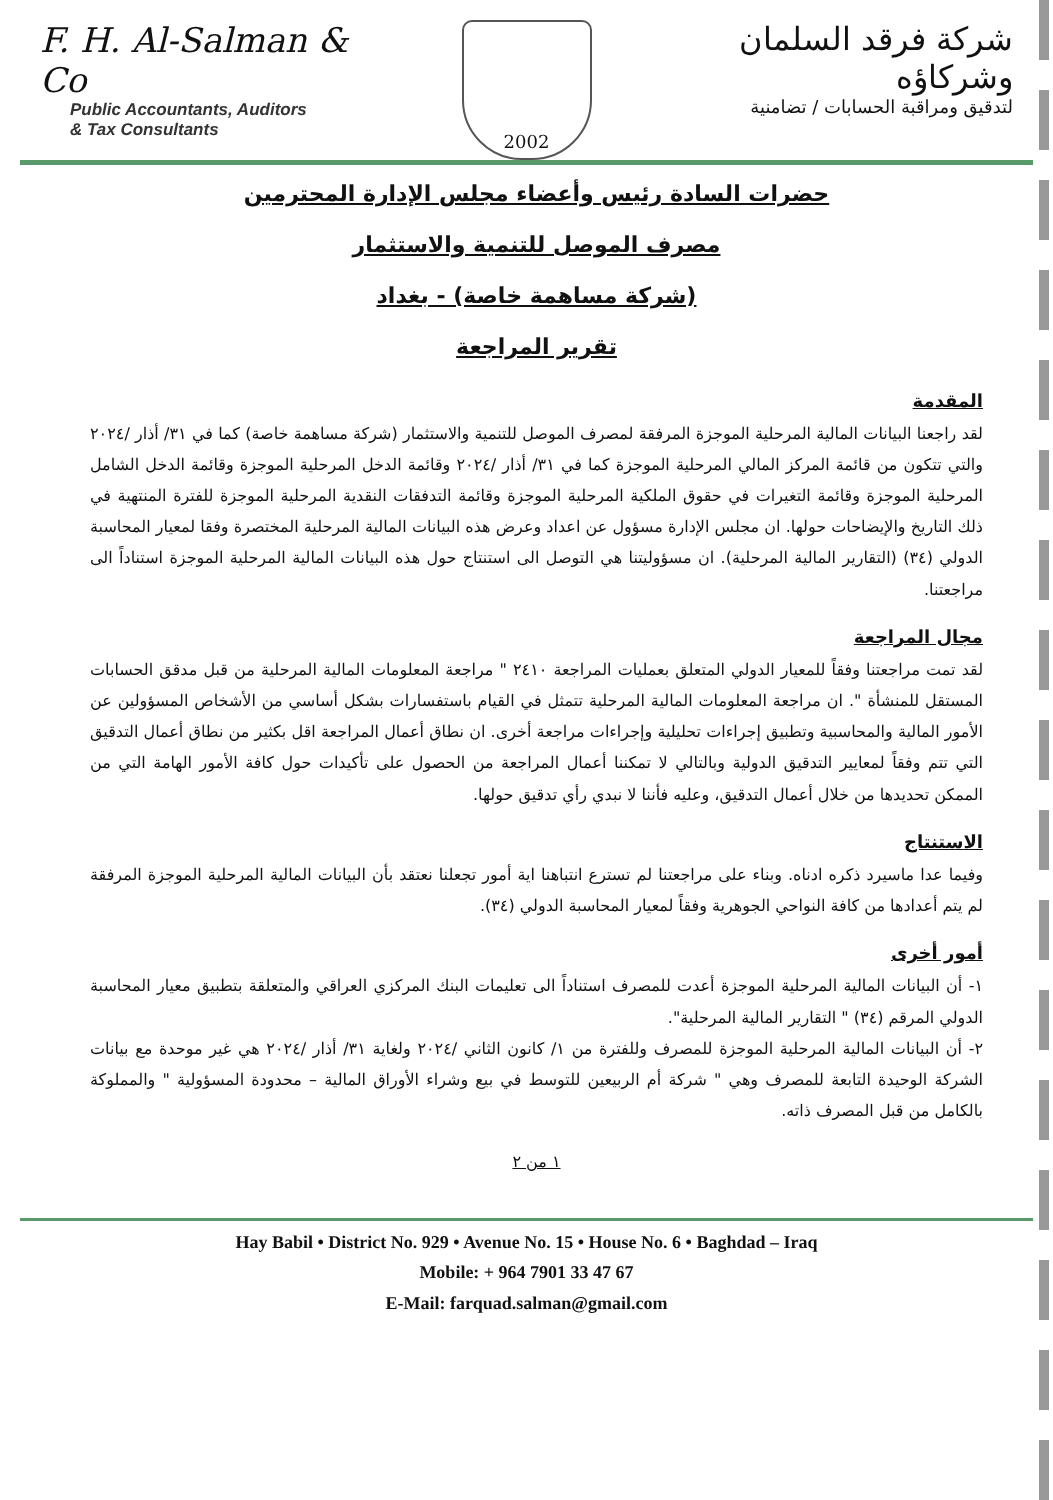F. H. Al-Salman & Co
Public Accountants, Auditors
& Tax Consultants
2002
شركة فرقد السلمان وشركاؤه
لتدقيق ومراقبة الحسابات / تضامنية
حضرات السادة رئيس وأعضاء مجلس الإدارة المحترمين
مصرف الموصل للتنمية والاستثمار
(شركة مساهمة خاصة) - بغداد
تقرير المراجعة
المقدمة
لقد راجعنا البيانات المالية المرحلية الموجزة المرفقة لمصرف الموصل للتنمية والاستثمار (شركة مساهمة خاصة) كما في ٣١/ أذار /٢٠٢٤ والتي تتكون من قائمة المركز المالي المرحلية الموجزة كما في ٣١/ أذار /٢٠٢٤ وقائمة الدخل المرحلية الموجزة وقائمة الدخل الشامل المرحلية الموجزة وقائمة التغيرات في حقوق الملكية المرحلية الموجزة وقائمة التدفقات النقدية المرحلية الموجزة للفترة المنتهية في ذلك التاريخ والإيضاحات حولها. ان مجلس الإدارة مسؤول عن اعداد وعرض هذه البيانات المالية المرحلية المختصرة وفقا لمعيار المحاسبة الدولي (٣٤) (التقارير المالية المرحلية). ان مسؤوليتنا هي التوصل الى استنتاج حول هذه البيانات المالية المرحلية الموجزة استناداً الى مراجعتنا.
مجال المراجعة
لقد تمت مراجعتنا وفقاً للمعيار الدولي المتعلق بعمليات المراجعة ٢٤١٠ " مراجعة المعلومات المالية المرحلية من قبل مدقق الحسابات المستقل للمنشأة ". ان مراجعة المعلومات المالية المرحلية تتمثل في القيام باستفسارات بشكل أساسي من الأشخاص المسؤولين عن الأمور المالية والمحاسبية وتطبيق إجراءات تحليلية وإجراءات مراجعة أخرى. ان نطاق أعمال المراجعة اقل بكثير من نطاق أعمال التدقيق التي تتم وفقاً لمعايير التدقيق الدولية وبالتالي لا تمكننا أعمال المراجعة من الحصول على تأكيدات حول كافة الأمور الهامة التي من الممكن تحديدها من خلال أعمال التدقيق، وعليه فأننا لا نبدي رأي تدقيق حولها.
الاستنتاج
وفيما عدا ماسيرد ذكره ادناه. وبناء على مراجعتنا لم تسترع انتباهنا اية أمور تجعلنا نعتقد بأن البيانات المالية المرحلية الموجزة المرفقة لم يتم أعدادها من كافة النواحي الجوهرية وفقاً لمعيار المحاسبة الدولي (٣٤).
أمور أخرى
١- أن البيانات المالية المرحلية الموجزة أعدت للمصرف استناداً الى تعليمات البنك المركزي العراقي والمتعلقة بتطبيق معيار المحاسبة الدولي المرقم (٣٤) " التقارير المالية المرحلية".
٢- أن البيانات المالية المرحلية الموجزة للمصرف وللفترة من ١/ كانون الثاني /٢٠٢٤ ولغاية ٣١/ أذار /٢٠٢٤ هي غير موحدة مع بيانات الشركة الوحيدة التابعة للمصرف وهي " شركة أم الربيعين للتوسط في بيع وشراء الأوراق المالية – محدودة المسؤولية " والمملوكة بالكامل من قبل المصرف ذاته.
١ من ٢
Hay Babil • District No. 929 • Avenue No. 15 • House No. 6 • Baghdad – Iraq
Mobile: + 964 7901 33 47 67
E-Mail: farquad.salman@gmail.com